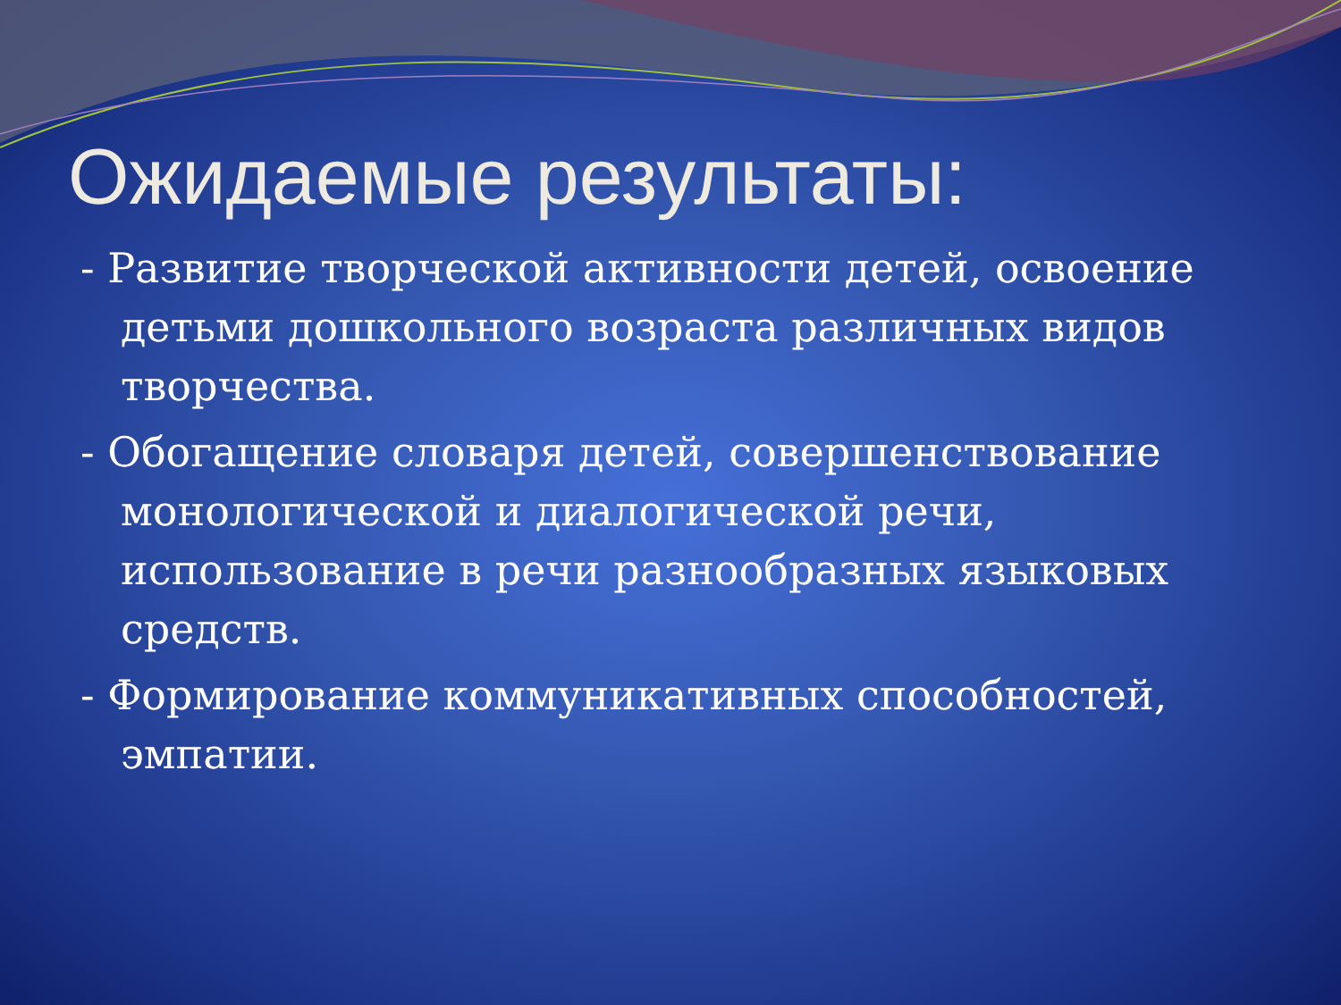Ожидаемые результаты:
- Развитие творческой активности детей, освоение детьми дошкольного возраста различных видов творчества.
- Обогащение словаря детей, совершенствование монологической и диалогической речи, использование в речи разнообразных языковых средств.
- Формирование коммуникативных способностей, эмпатии.